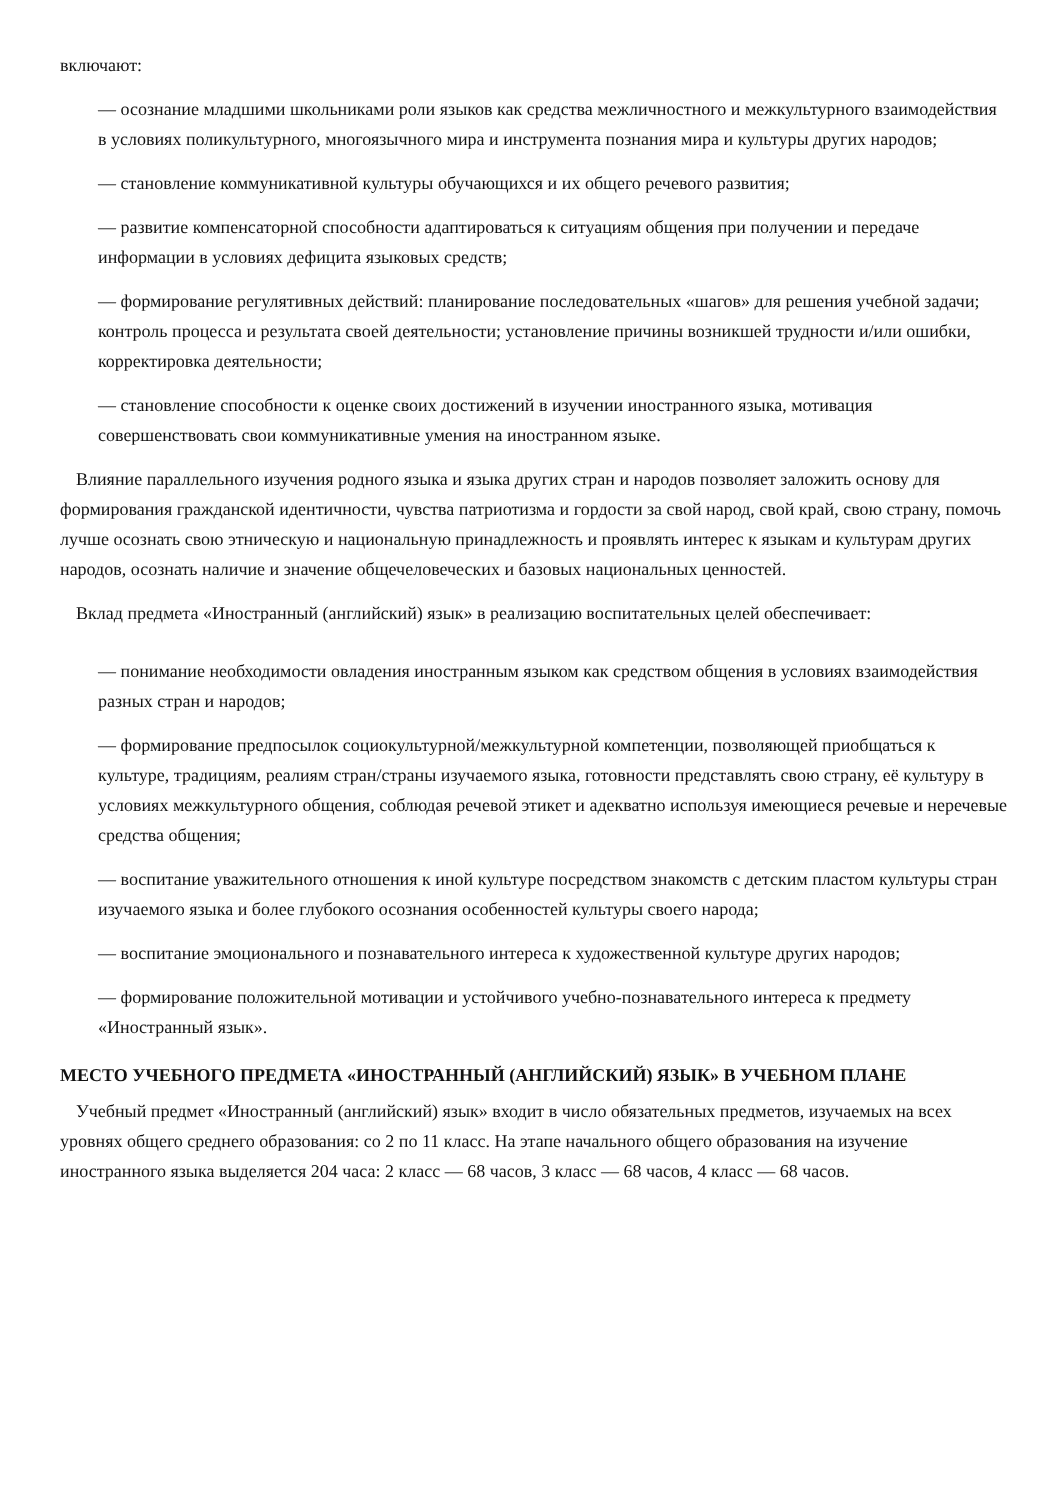включают:
— осознание младшими школьниками роли языков как средства межличностного и межкультурного взаимодействия в условиях поликультурного, многоязычного мира и инструмента познания мира и культуры других народов;
— становление коммуникативной культуры обучающихся и их общего речевого развития;
— развитие компенсаторной способности адаптироваться к ситуациям общения при получении и передаче информации в условиях дефицита языковых средств;
— формирование регулятивных действий: планирование последовательных «шагов» для решения учебной задачи; контроль процесса и результата своей деятельности; установление причины возникшей трудности и/или ошибки, корректировка деятельности;
— становление способности к оценке своих достижений в изучении иностранного языка, мотивация совершенствовать свои коммуникативные умения на иностранном языке.
Влияние параллельного изучения родного языка и языка других стран и народов позволяет заложить основу для формирования гражданской идентичности, чувства патриотизма и гордости за свой народ, свой край, свою страну, помочь лучше осознать свою этническую и национальную принадлежность и проявлять интерес к языкам и культурам других народов, осознать наличие и значение общечеловеческих и базовых национальных ценностей.
Вклад предмета «Иностранный (английский) язык» в реализацию воспитательных целей обеспечивает:
— понимание необходимости овладения иностранным языком как средством общения в условиях взаимодействия разных стран и народов;
— формирование предпосылок социокультурной/межкультурной компетенции, позволяющей приобщаться к культуре, традициям, реалиям стран/страны изучаемого языка, готовности представлять свою страну, её культуру в условиях межкультурного общения, соблюдая речевой этикет и адекватно используя имеющиеся речевые и неречевые средства общения;
— воспитание уважительного отношения к иной культуре посредством знакомств с детским пластом культуры стран изучаемого языка и более глубокого осознания особенностей культуры своего народа;
— воспитание эмоционального и познавательного интереса к художественной культуре других народов;
— формирование положительной мотивации и устойчивого учебно-познавательного интереса к предмету «Иностранный язык».
МЕСТО УЧЕБНОГО ПРЕДМЕТА «ИНОСТРАННЫЙ (АНГЛИЙСКИЙ) ЯЗЫК» В УЧЕБНОМ ПЛАНЕ
Учебный предмет «Иностранный (английский) язык» входит в число обязательных предметов, изучаемых на всех уровнях общего среднего образования: со 2 по 11 класс. На этапе начального общего образования на изучение иностранного языка выделяется 204 часа: 2 класс — 68 часов, 3 класс — 68 часов, 4 класс — 68 часов.